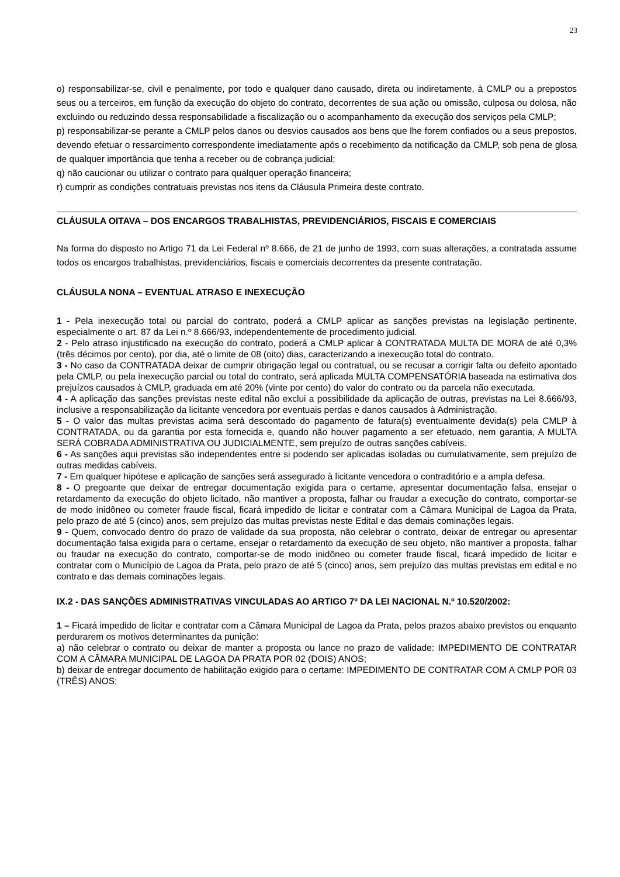23
o) responsabilizar-se, civil e penalmente, por todo e qualquer dano causado, direta ou indiretamente, à CMLP ou a prepostos seus ou a terceiros, em função da execução do objeto do contrato, decorrentes de sua ação ou omissão, culposa ou dolosa, não excluindo ou reduzindo dessa responsabilidade a fiscalização ou o acompanhamento da execução dos serviços pela CMLP;
p) responsabilizar-se perante a CMLP pelos danos ou desvios causados aos bens que lhe forem confiados ou a seus prepostos, devendo efetuar o ressarcimento correspondente imediatamente após o recebimento da notificação da CMLP, sob pena de glosa de qualquer importância que tenha a receber ou de cobrança judicial;
q) não caucionar ou utilizar o contrato para qualquer operação financeira;
r) cumprir as condições contratuais previstas nos itens da Cláusula Primeira deste contrato.
CLÁUSULA OITAVA – DOS ENCARGOS TRABALHISTAS, PREVIDENCIÁRIOS, FISCAIS E COMERCIAIS
Na forma do disposto no Artigo 71 da Lei Federal nº 8.666, de 21 de junho de 1993, com suas alterações, a contratada assume todos os encargos trabalhistas, previdenciários, fiscais e comerciais decorrentes da presente contratação.
CLÁUSULA NONA – EVENTUAL ATRASO E INEXECUÇÃO
1 - Pela inexecução total ou parcial do contrato, poderá a CMLP aplicar as sanções previstas na legislação pertinente, especialmente o art. 87 da Lei n.º 8.666/93, independentemente de procedimento judicial.
2 - Pelo atraso injustificado na execução do contrato, poderá a CMLP aplicar à CONTRATADA MULTA DE MORA de até 0,3% (três décimos por cento), por dia, até o limite de 08 (oito) dias, caracterizando a inexecução total do contrato.
3 - No caso da CONTRATADA deixar de cumprir obrigação legal ou contratual, ou se recusar a corrigir falta ou defeito apontado pela CMLP, ou pela inexecução parcial ou total do contrato, será aplicada MULTA COMPENSATÓRIA baseada na estimativa dos prejuízos causados à CMLP, graduada em até 20% (vinte por cento) do valor do contrato ou da parcela não executada.
4 - A aplicação das sanções previstas neste edital não exclui a possibilidade da aplicação de outras, previstas na Lei 8.666/93, inclusive a responsabilização da licitante vencedora por eventuais perdas e danos causados à Administração.
5 - O valor das multas previstas acima será descontado do pagamento de fatura(s) eventualmente devida(s) pela CMLP à CONTRATADA, ou da garantia por esta fornecida e, quando não houver pagamento a ser efetuado, nem garantia, A MULTA SERÁ COBRADA ADMINISTRATIVA OU JUDICIALMENTE, sem prejuízo de outras sanções cabíveis.
6 - As sanções aqui previstas são independentes entre si podendo ser aplicadas isoladas ou cumulativamente, sem prejuízo de outras medidas cabíveis.
7 - Em qualquer hipótese e aplicação de sanções será assegurado à licitante vencedora o contraditório e a ampla defesa.
8 - O pregoante que deixar de entregar documentação exigida para o certame, apresentar documentação falsa, ensejar o retardamento da execução do objeto licitado, não mantiver a proposta, falhar ou fraudar a execução do contrato, comportar-se de modo inidôneo ou cometer fraude fiscal, ficará impedido de licitar e contratar com a Câmara Municipal de Lagoa da Prata, pelo prazo de até 5 (cinco) anos, sem prejuízo das multas previstas neste Edital e das demais cominações legais.
9 - Quem, convocado dentro do prazo de validade da sua proposta, não celebrar o contrato, deixar de entregar ou apresentar documentação falsa exigida para o certame, ensejar o retardamento da execução de seu objeto, não mantiver a proposta, falhar ou fraudar na execução do contrato, comportar-se de modo inidôneo ou cometer fraude fiscal, ficará impedido de licitar e contratar com o Município de Lagoa da Prata, pelo prazo de até 5 (cinco) anos, sem prejuízo das multas previstas em edital e no contrato e das demais cominações legais.
IX.2 - DAS SANÇÕES ADMINISTRATIVAS VINCULADAS AO ARTIGO 7º DA LEI NACIONAL N.º 10.520/2002:
1 – Ficará impedido de licitar e contratar com a Câmara Municipal de Lagoa da Prata, pelos prazos abaixo previstos ou enquanto perdurarem os motivos determinantes da punição:
a) não celebrar o contrato ou deixar de manter a proposta ou lance no prazo de validade: IMPEDIMENTO DE CONTRATAR COM A CÂMARA MUNICIPAL DE LAGOA DA PRATA POR 02 (DOIS) ANOS;
b) deixar de entregar documento de habilitação exigido para o certame: IMPEDIMENTO DE CONTRATAR COM A CMLP POR 03 (TRÊS) ANOS;